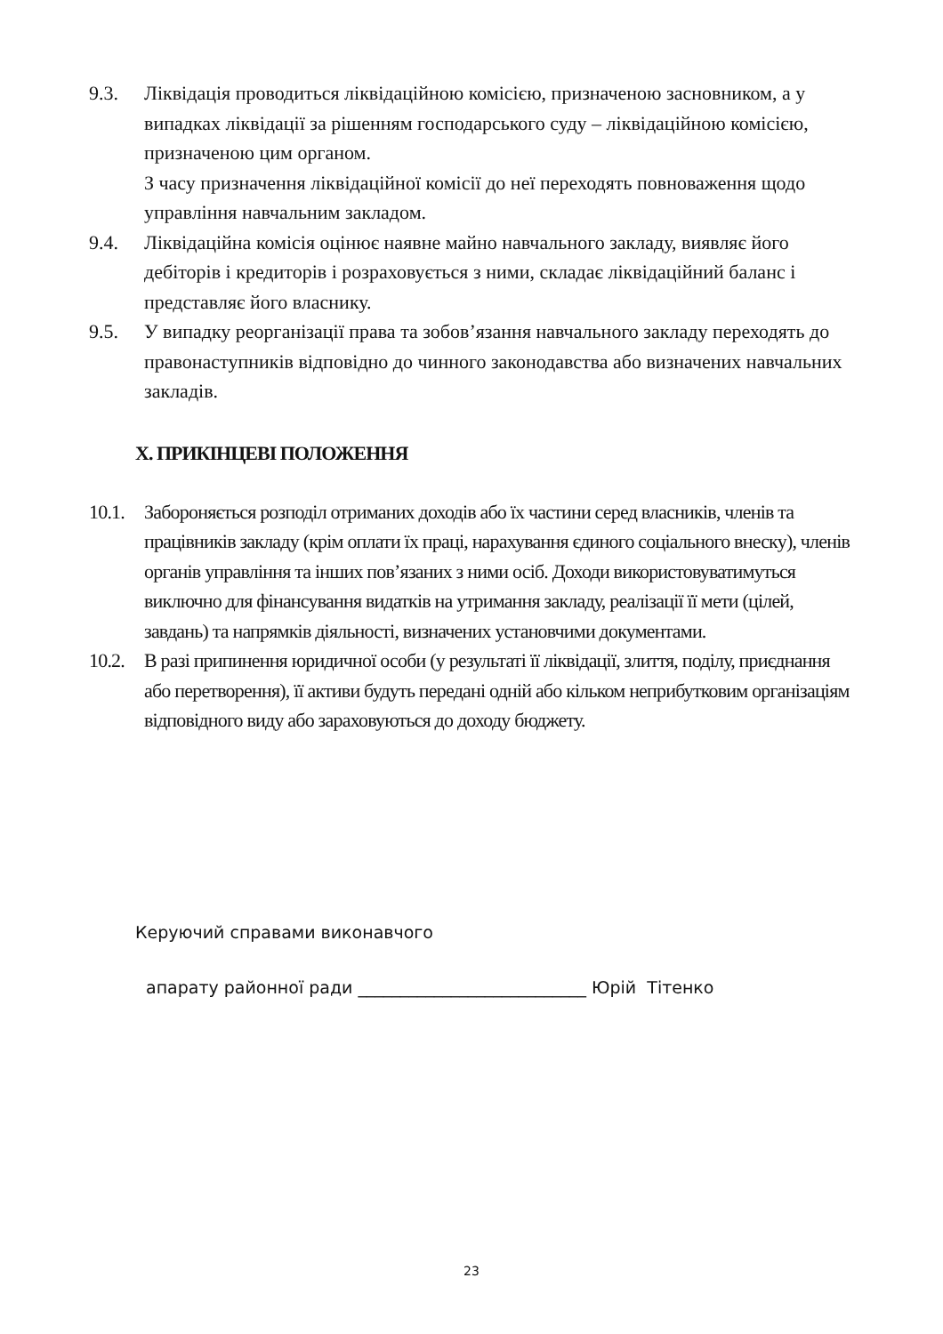9.3. Ліквідація проводиться ліквідаційною комісією, призначеною засновником, а у випадках ліквідації за рішенням господарського суду – ліквідаційною комісією, призначеною цим органом.
З часу призначення ліквідаційної комісії до неї переходять повноваження щодо управління навчальним закладом.
9.4. Ліквідаційна комісія оцінює наявне майно навчального закладу, виявляє його дебіторів і кредиторів і розраховується з ними, складає ліквідаційний баланс і представляє його власнику.
9.5. У випадку реорганізації права та зобов’язання навчального закладу переходять до правонаступників відповідно до чинного законодавства або визначених навчальних закладів.
Х. ПРИКІНЦЕВІ ПОЛОЖЕННЯ
10.1.
Забороняється розподіл отриманих доходів або їх частини серед власників, членів та працівників закладу (крім оплати їх праці, нарахування єдиного соціального внеску), членів органів управління та інших пов’язаних з ними осіб. Доходи використовуватимуться виключно для фінансування видатків на утримання закладу, реалізації її мети (цілей, завдань) та напрямків діяльності, визначених установчими документами.
10.2.
В разі припинення юридичної особи (у результаті її ліквідації, злиття, поділу, приєднання або перетворення), її активи будуть передані одній або кільком неприбутковим організаціям відповідного виду або зараховуються до доходу бюджету.
Керуючий справами виконавчого
апарату районної ради ___________________________ Юрій Тітенко
23